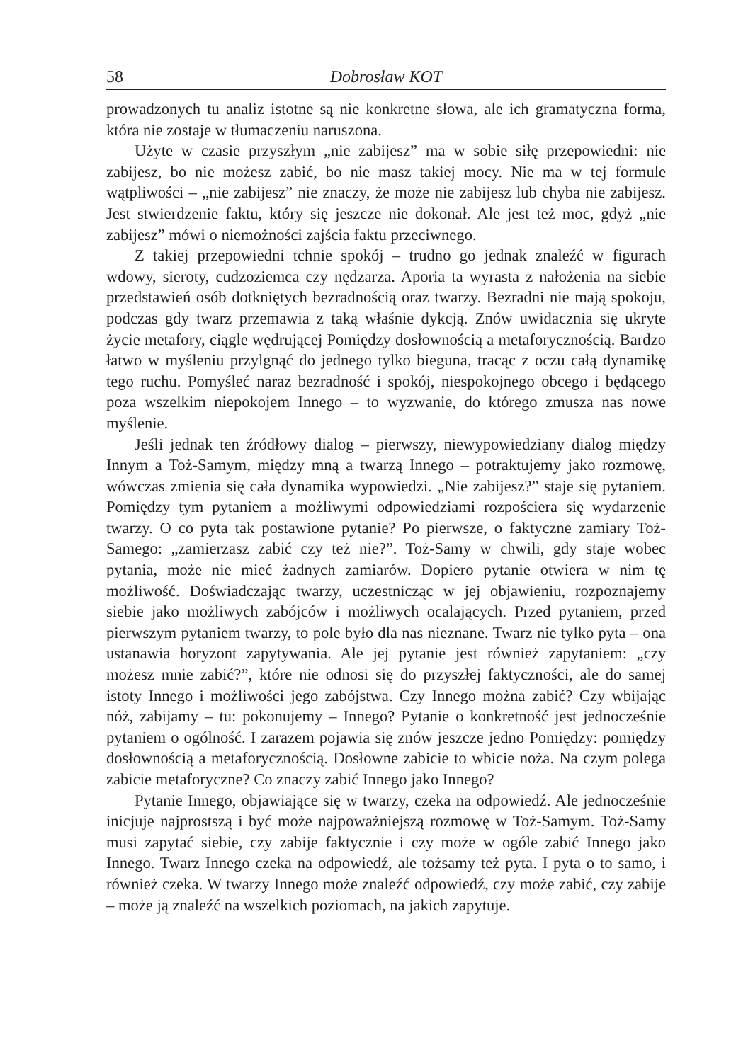58 Dobrosław KOT
prowadzonych tu analiz istotne są nie konkretne słowa, ale ich gramatyczna forma, która nie zostaje w tłumaczeniu naruszona.
Użyte w czasie przyszłym „nie zabijesz” ma w sobie siłę przepowiedni: nie zabijesz, bo nie możesz zabić, bo nie masz takiej mocy. Nie ma w tej formule wątpliwości – „nie zabijesz” nie znaczy, że może nie zabijesz lub chyba nie zabijesz. Jest stwierdzenie faktu, który się jeszcze nie dokonał. Ale jest też moc, gdyż „nie zabijesz” mówi o niemożności zajścia faktu przeciwnego.
Z takiej przepowiedni tchnie spokój – trudno go jednak znaleźć w figurach wdowy, sieroty, cudzoziemca czy nędzarza. Aporia ta wyrasta z nałożenia na siebie przedstawień osób dotkniętych bezradnością oraz twarzy. Bezradni nie mają spokoju, podczas gdy twarz przemawia z taką właśnie dykcją. Znów uwidacznia się ukryte życie metafory, ciągle wędrującej Pomiędzy dosłownością a metaforycznością. Bardzo łatwo w myśleniu przylgnąć do jednego tylko bieguna, tracąc z oczu całą dynamikę tego ruchu. Pomyśleć naraz bezradność i spokój, niespokojnego obcego i będącego poza wszelkim niepokojem Innego – to wyzwanie, do którego zmusza nas nowe myślenie.
Jeśli jednak ten źródłowy dialog – pierwszy, niewypowiedziany dialog między Innym a Toż-Samym, między mną a twarzą Innego – potraktujemy jako rozmowę, wówczas zmienia się cała dynamika wypowiedzi. „Nie zabijesz?” staje się pytaniem. Pomiędzy tym pytaniem a możliwymi odpowiedziami rozpościera się wydarzenie twarzy. O co pyta tak postawione pytanie? Po pierwsze, o faktyczne zamiary Toż-Samego: „zamierzasz zabić czy też nie?”. Toż-Samy w chwili, gdy staje wobec pytania, może nie mieć żadnych zamiarów. Dopiero pytanie otwiera w nim tę możliwość. Doświadczając twarzy, uczestnicząc w jej objawieniu, rozpoznajemy siebie jako możliwych zabójców i możliwych ocalających. Przed pytaniem, przed pierwszym pytaniem twarzy, to pole było dla nas nieznane. Twarz nie tylko pyta – ona ustanawia horyzont zapytywania. Ale jej pytanie jest również zapytaniem: „czy możesz mnie zabić?”, które nie odnosi się do przyszłej faktyczności, ale do samej istoty Innego i możliwości jego zabójstwa. Czy Innego można zabić? Czy wbijając nóż, zabijamy – tu: pokonujemy – Innego? Pytanie o konkretność jest jednocześnie pytaniem o ogólność. I zarazem pojawia się znów jeszcze jedno Pomiędzy: pomiędzy dosłownością a metaforycznością. Dosłowne zabicie to wbicie noża. Na czym polega zabicie metaforyczne? Co znaczy zabić Innego jako Innego?
Pytanie Innego, objawiające się w twarzy, czeka na odpowiedź. Ale jednocześnie inicjuje najprostszą i być może najpoważniejszą rozmowę w Toż-Samym. Toż-Samy musi zapytać siebie, czy zabije faktycznie i czy może w ogóle zabić Innego jako Innego. Twarz Innego czeka na odpowiedź, ale tożsamy też pyta. I pyta o to samo, i również czeka. W twarzy Innego może znaleźć odpowiedź, czy może zabić, czy zabije – może ją znaleźć na wszelkich poziomach, na jakich zapytuje.